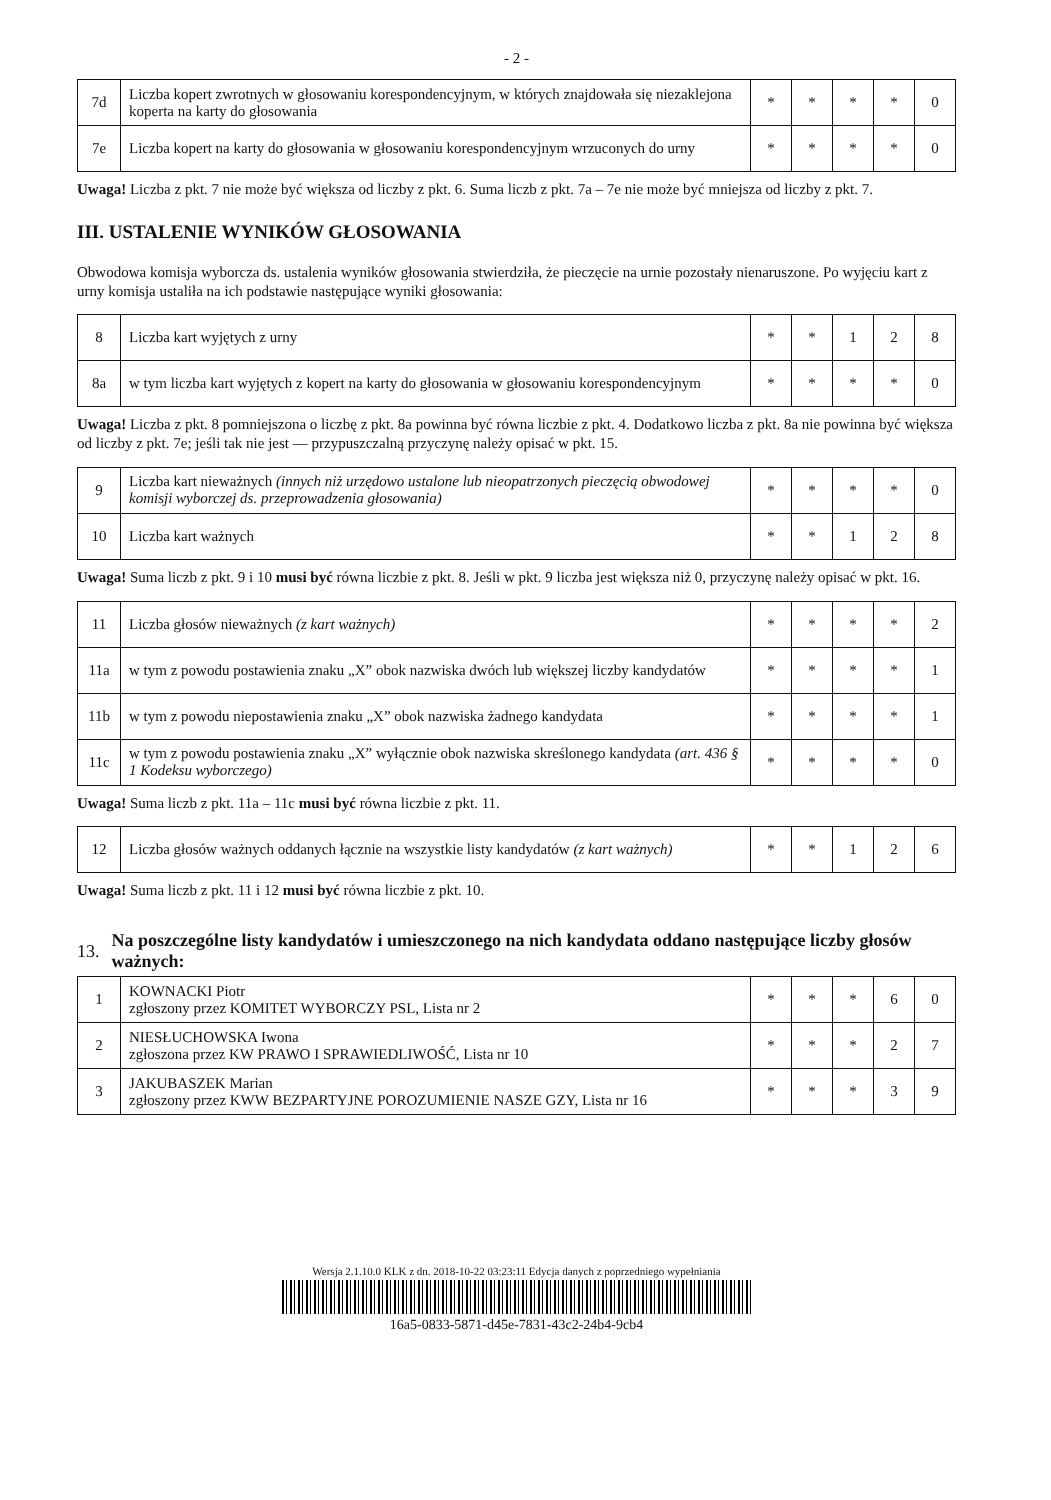- 2 -
| 7d | Liczba kopert zwrotnych w głosowaniu korespondencyjnym, w których znajdowała się niezaklejona koperta na karty do głosowania | * | * | * | * | 0 |
| 7e | Liczba kopert na karty do głosowania w głosowaniu korespondencyjnym wrzuconych do urny | * | * | * | * | 0 |
Uwaga! Liczba z pkt. 7 nie może być większa od liczby z pkt. 6. Suma liczb z pkt. 7a – 7e nie może być mniejsza od liczby z pkt. 7.
III. USTALENIE WYNIKÓW GŁOSOWANIA
Obwodowa komisja wyborcza ds. ustalenia wyników głosowania stwierdziła, że pieczęcie na urnie pozostały nienaruszone. Po wyjęciu kart z urny komisja ustaliła na ich podstawie następujące wyniki głosowania:
| 8 | Liczba kart wyjętych z urny | * | * | 1 | 2 | 8 |
| 8a | w tym liczba kart wyjętych z kopert na karty do głosowania w głosowaniu korespondencyjnym | * | * | * | * | 0 |
Uwaga! Liczba z pkt. 8 pomniejszona o liczbę z pkt. 8a powinna być równa liczbie z pkt. 4. Dodatkowo liczba z pkt. 8a nie powinna być większa od liczby z pkt. 7e; jeśli tak nie jest — przypuszczalną przyczynę należy opisać w pkt. 15.
| 9 | Liczba kart nieważnych (innych niż urzędowo ustalone lub nieopatrzonych pieczęcią obwodowej komisji wyborczej ds. przeprowadzenia głosowania) | * | * | * | * | 0 |
| 10 | Liczba kart ważnych | * | * | 1 | 2 | 8 |
Uwaga! Suma liczb z pkt. 9 i 10 musi być równa liczbie z pkt. 8. Jeśli w pkt. 9 liczba jest większa niż 0, przyczynę należy opisać w pkt. 16.
| 11 | Liczba głosów nieważnych (z kart ważnych) | * | * | * | * | 2 |
| 11a | w tym z powodu postawienia znaku „X” obok nazwiska dwóch lub większej liczby kandydatów | * | * | * | * | 1 |
| 11b | w tym z powodu niepostawienia znaku „X” obok nazwiska żadnego kandydata | * | * | * | * | 1 |
| 11c | w tym z powodu postawienia znaku „X” wyłącznie obok nazwiska skreślonego kandydata (art. 436 § 1 Kodeksu wyborczego) | * | * | * | * | 0 |
Uwaga! Suma liczb z pkt. 11a – 11c musi być równa liczbie z pkt. 11.
| 12 | Liczba głosów ważnych oddanych łącznie na wszystkie listy kandydatów (z kart ważnych) | * | * | 1 | 2 | 6 |
Uwaga! Suma liczb z pkt. 11 i 12 musi być równa liczbie z pkt. 10.
13. Na poszczególne listy kandydatów i umieszczonego na nich kandydata oddano następujące liczby głosów ważnych:
| 1 | KOWNACKI Piotr zgłoszony przez KOMITET WYBORCZY PSL, Lista nr 2 | * | * | * | 6 | 0 |
| 2 | NIESŁUCHOWSKA Iwona zgłoszona przez KW PRAWO I SPRAWIEDLIWOŚĆ, Lista nr 10 | * | * | * | 2 | 7 |
| 3 | JAKUBASZEK Marian zgłoszony przez KWW BEZPARTYJNE POROZUMIENIE NASZE GZY, Lista nr 16 | * | * | * | 3 | 9 |
Wersja 2.1.10.0 KLK z dn. 2018-10-22 03:23:11 Edycja danych z poprzedniego wypełniania
16a5-0833-5871-d45e-7831-43c2-24b4-9cb4